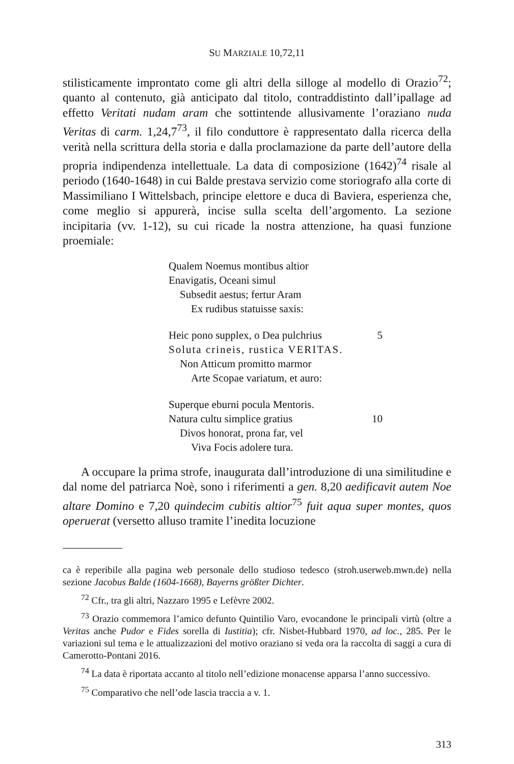SU MARZIALE 10,72,11
stilisticamente improntato come gli altri della silloge al modello di Orazio<sup>72</sup>; quanto al contenuto, già anticipato dal titolo, contraddistinto dall’ipallage ad effetto Veritati nudam aram che sottintende allusivamente l’oraziano nuda Veritas di carm. 1,24,7<sup>73</sup>, il filo conduttore è rappresentato dalla ricerca della verità nella scrittura della storia e dalla proclamazione da parte dell’autore della propria indipendenza intellettuale. La data di composizione (1642)<sup>74</sup> risale al periodo (1640-1648) in cui Balde prestava servizio come storiografo alla corte di Massimiliano I Wittelsbach, principe elettore e duca di Baviera, esperienza che, come meglio si appurerà, incise sulla scelta dell’argomento. La sezione incipitaria (vv. 1-12), su cui ricade la nostra attenzione, ha quasi funzione proemiale:
Qualem Noemus montibus altior
Enavigatis, Oceani simul
Subsedit aestus; fertur Aram
Ex rudibus statuisse saxis:
Heic pono supplex, o Dea pulchrius 5
Soluta crineis, rustica VERITAS.
Non Atticum promitto marmor
Arte Scopae variatum, et auro:
Superque eburni pocula Mentoris.
Natura cultu simplice gratius 10
Divos honorat, prona far, vel
Viva Focis adolere tura.
A occupare la prima strofe, inaugurata dall’introduzione di una similitudine e dal nome del patriarca Noè, sono i riferimenti a gen. 8,20 aedificavit autem Noe altare Domino e 7,20 quindecim cubitis altior<sup>75</sup> fuit aqua super montes, quos operuerat (versetto alluso tramite l’inedita locuzione
ca è reperibile alla pagina web personale dello studioso tedesco (stroh.userweb.mwn.de) nella sezione Jacobus Balde (1604-1668), Bayerns größter Dichter.
<sup>72</sup> Cfr., tra gli altri, Nazzaro 1995 e Lefèvre 2002.
<sup>73</sup> Orazio commemora l’amico defunto Quintilio Varo, evocandone le principali virtù (oltre a Veritas anche Pudor e Fides sorella di Iustitia); cfr. Nisbet-Hubbard 1970, ad loc., 285. Per le variazioni sul tema e le attualizzazioni del motivo oraziano si veda ora la raccolta di saggi a cura di Camerotto-Pontani 2016.
<sup>74</sup> La data è riportata accanto al titolo nell’edizione monacense apparsa l’anno successivo.
<sup>75</sup> Comparativo che nell’ode lascia traccia a v. 1.
313